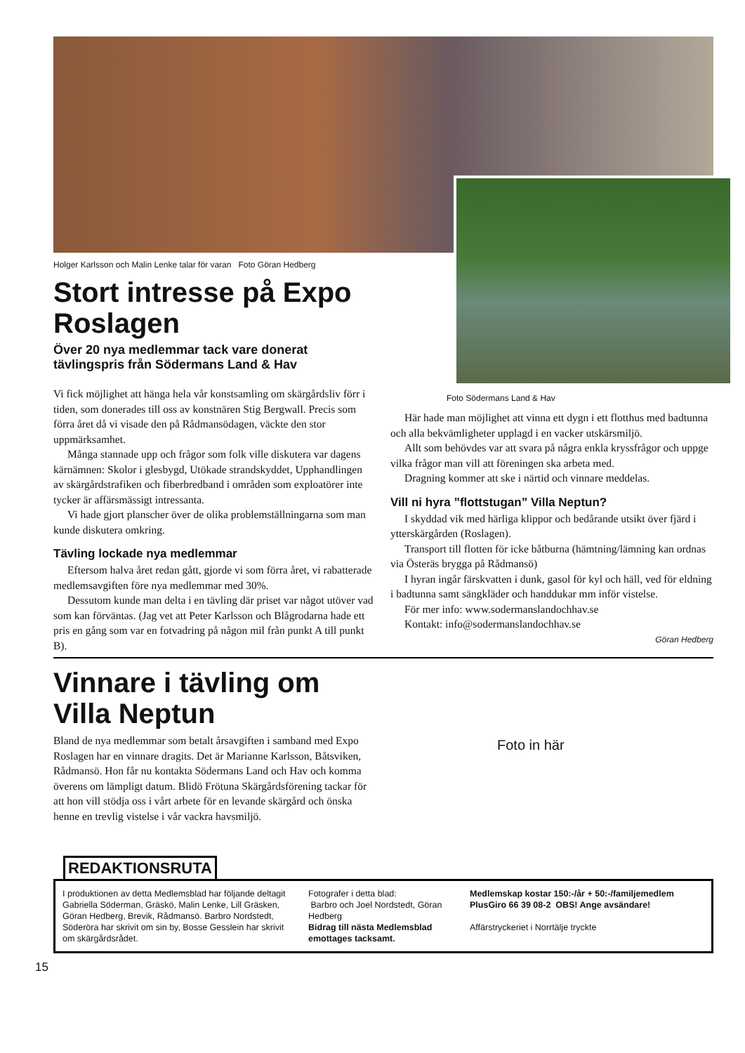Holger Karlsson och Malin Lenke talar för varan Foto Göran Hedberg
Stort intresse på Expo Roslagen
Över 20 nya medlemmar tack vare donerat tävlingspris från Södermans Land & Hav
Vi fick möjlighet att hänga hela vår konstsamling om skärgårdsliv förr i tiden, som donerades till oss av konstnären Stig Bergwall. Precis som förra året då vi visade den på Rådmansödagen, väckte den stor uppmärksamhet.
Många stannade upp och frågor som folk ville diskutera var dagens kärnämnen: Skolor i glesbygd, Utökade strandskyddet, Upphandlingen av skärgårdstrafiken och fiberbredband i områden som exploatörer inte tycker är affärsmässigt intressanta.
Vi hade gjort planscher över de olika problemställningarna som man kunde diskutera omkring.
Tävling lockade nya medlemmar
Eftersom halva året redan gått, gjorde vi som förra året, vi rabatterade medlemsavgiften före nya medlemmar med 30%.
Dessutom kunde man delta i en tävling där priset var något utöver vad som kan förväntas. (Jag vet att Peter Karlsson och Blågrodarna hade ett pris en gång som var en fotvadring på någon mil från punkt A till punkt B).
Foto Södermans Land & Hav
Här hade man möjlighet att vinna ett dygn i ett flotthus med badtunna och alla bekvämligheter upplagd i en vacker utskärsmiljö.
Allt som behövdes var att svara på några enkla kryssfrågor och uppge vilka frågor man vill att föreningen ska arbeta med.
Dragning kommer att ske i närtid och vinnare meddelas.
Vill ni hyra ”flottstugan” Villa Neptun?
I skyddad vik med härliga klippor och bedårande utsikt över fjärd i ytterskärgården (Roslagen).
Transport till flotten för icke båtburna (hämtning/lämning kan ordnas via Österäs brygga på Rådmansö)
I hyran ingår färskvatten i dunk, gasol för kyl och häll, ved för eldning i badtunna samt sängkläder och handdukar mm inför vistelse.
För mer info: www.sodermanslandochhav.se
Kontakt: info@sodermanslandochhav.se
Göran Hedberg
Vinnare i tävling om Villa Neptun
Bland de nya medlemmar som betalt årsavgiften i samband med Expo Roslagen har en vinnare dragits. Det är Marianne Karlsson, Båtsviken, Rådmansö. Hon får nu kontakta Södermans Land och Hav och komma överens om lämpligt datum. Blidö Frötuna Skärgårdsförening tackar för att hon vill stödja oss i vårt arbete för en levande skärgård och önska henne en trevlig vistelse i vår vackra havsmiljö.
Foto in här
REDAKTIONSRUTA
I produktionen av detta Medlemsblad har följande deltagit Gabriella Söderman, Gräskö, Malin Lenke, Lill Gräsken, Göran Hedberg, Brevik, Rådmansö. Barbro Nordstedt, Söderöra har skrivit om sin by, Bosse Gesslein har skrivit om skärgårdsrådet.
Fotografer i detta blad:
Barbro och Joel Nordstedt, Göran Hedberg
Bidrag till nästa Medlemsblad emottages tacksamt.
Medlemskap kostar 150:-/år + 50:-/familjemedlem
PlusGiro 66 39 08-2 OBS! Ange avsändare!
Affärstryckeriet i Norrtälje tryckte
15